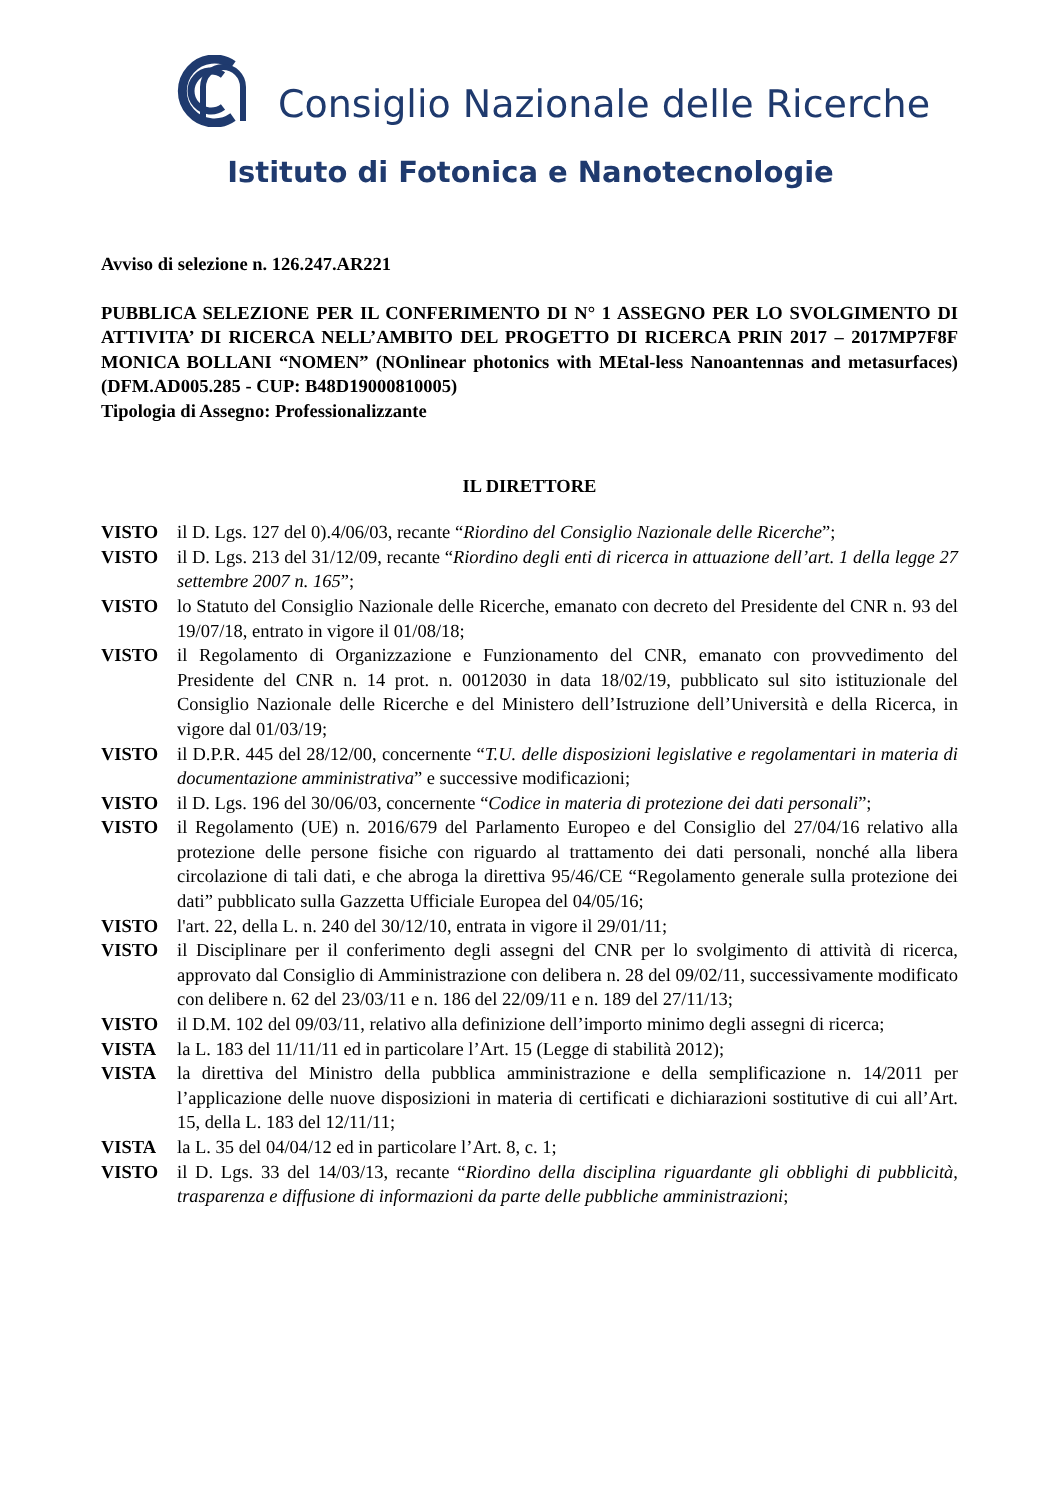Consiglio Nazionale delle Ricerche
Istituto di Fotonica e Nanotecnologie
Avviso di selezione n. 126.247.AR221
PUBBLICA SELEZIONE PER IL CONFERIMENTO DI N° 1 ASSEGNO PER LO SVOLGIMENTO DI ATTIVITA’ DI RICERCA NELL’AMBITO DEL PROGETTO DI RICERCA PRIN 2017 – 2017MP7F8F MONICA BOLLANI “NOMEN” (NOnlinear photonics with MEtal-less Nanoantennas and metasurfaces) (DFM.AD005.285 - CUP: B48D19000810005)
Tipologia di Assegno: Professionalizzante
IL DIRETTORE
VISTO il D. Lgs. 127 del 0).4/06/03, recante “Riordino del Consiglio Nazionale delle Ricerche”;
VISTO il D. Lgs. 213 del 31/12/09, recante “Riordino degli enti di ricerca in attuazione dell’art. 1 della legge 27 settembre 2007 n. 165”;
VISTO lo Statuto del Consiglio Nazionale delle Ricerche, emanato con decreto del Presidente del CNR n. 93 del 19/07/18, entrato in vigore il 01/08/18;
VISTO il Regolamento di Organizzazione e Funzionamento del CNR, emanato con provvedimento del Presidente del CNR n. 14 prot. n. 0012030 in data 18/02/19, pubblicato sul sito istituzionale del Consiglio Nazionale delle Ricerche e del Ministero dell’Istruzione dell’Università e della Ricerca, in vigore dal 01/03/19;
VISTO il D.P.R. 445 del 28/12/00, concernente “T.U. delle disposizioni legislative e regolamentari in materia di documentazione amministrativa” e successive modificazioni;
VISTO il D. Lgs. 196 del 30/06/03, concernente “Codice in materia di protezione dei dati personali”;
VISTO il Regolamento (UE) n. 2016/679 del Parlamento Europeo e del Consiglio del 27/04/16 relativo alla protezione delle persone fisiche con riguardo al trattamento dei dati personali, nonché alla libera circolazione di tali dati, e che abroga la direttiva 95/46/CE “Regolamento generale sulla protezione dei dati” pubblicato sulla Gazzetta Ufficiale Europea del 04/05/16;
VISTO l'art. 22, della L. n. 240 del 30/12/10, entrata in vigore il 29/01/11;
VISTO il Disciplinare per il conferimento degli assegni del CNR per lo svolgimento di attività di ricerca, approvato dal Consiglio di Amministrazione con delibera n. 28 del 09/02/11, successivamente modificato con delibere n. 62 del 23/03/11 e n. 186 del 22/09/11 e n. 189 del 27/11/13;
VISTO il D.M. 102 del 09/03/11, relativo alla definizione dell’importo minimo degli assegni di ricerca;
VISTA la L. 183 del 11/11/11 ed in particolare l’Art. 15 (Legge di stabilità 2012);
VISTA la direttiva del Ministro della pubblica amministrazione e della semplificazione n. 14/2011 per l’applicazione delle nuove disposizioni in materia di certificati e dichiarazioni sostitutive di cui all’Art. 15, della L. 183 del 12/11/11;
VISTA la L. 35 del 04/04/12 ed in particolare l’Art. 8, c. 1;
VISTO il D. Lgs. 33 del 14/03/13, recante “Riordino della disciplina riguardante gli obblighi di pubblicità, trasparenza e diffusione di informazioni da parte delle pubbliche amministrazioni;